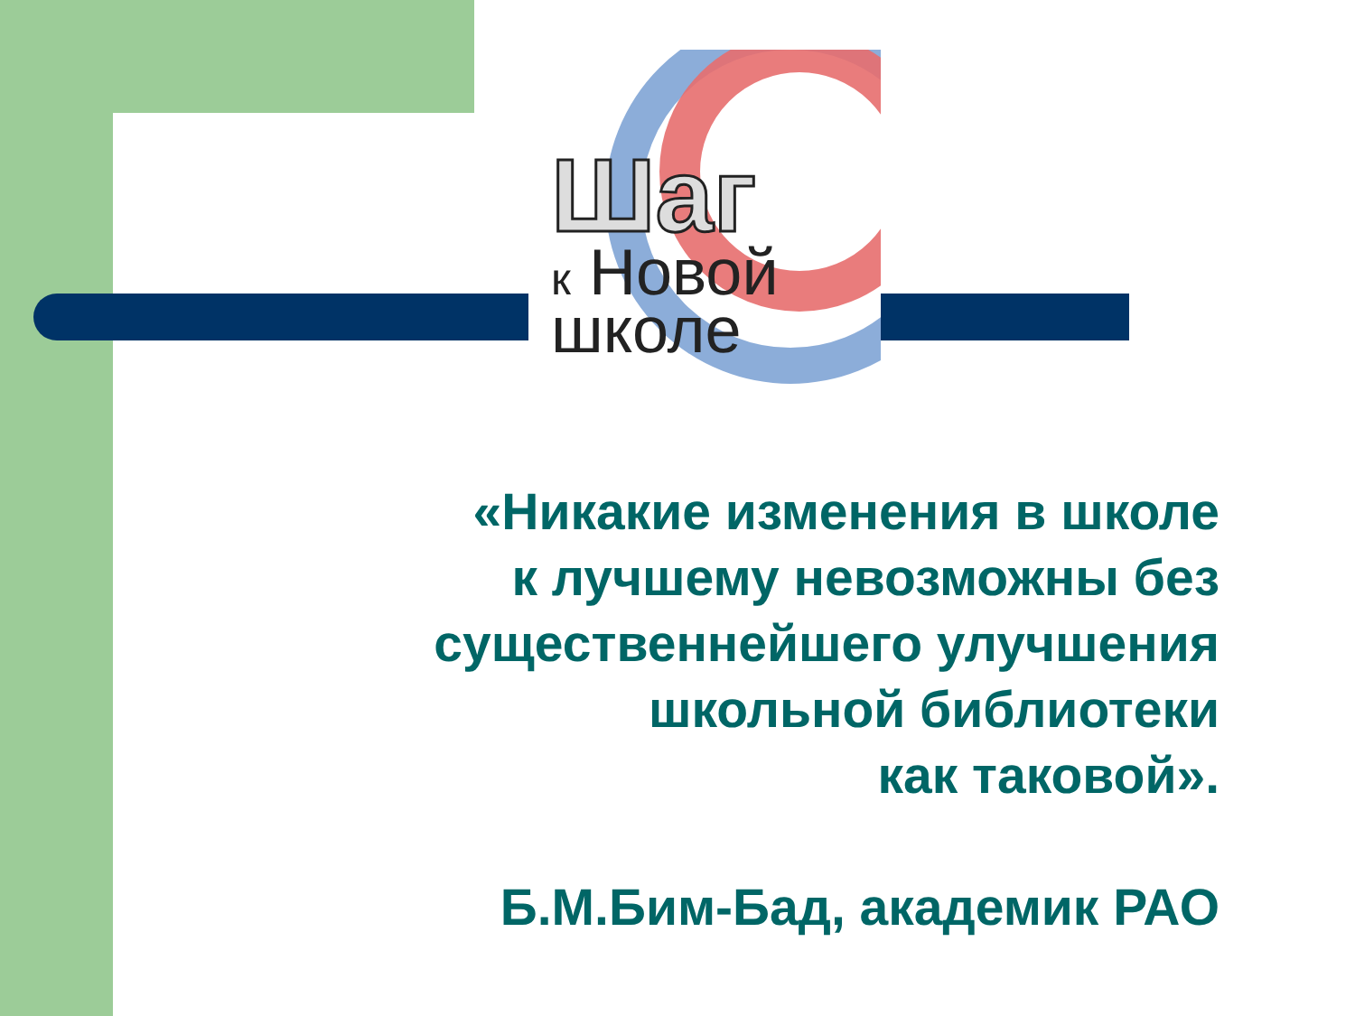Шаг
к Новой
школе
«Никакие изменения в школе
к лучшему невозможны без
существеннейшего улучшения
школьной библиотеки
как таковой».
Б.М.Бим-Бад, академик РАО